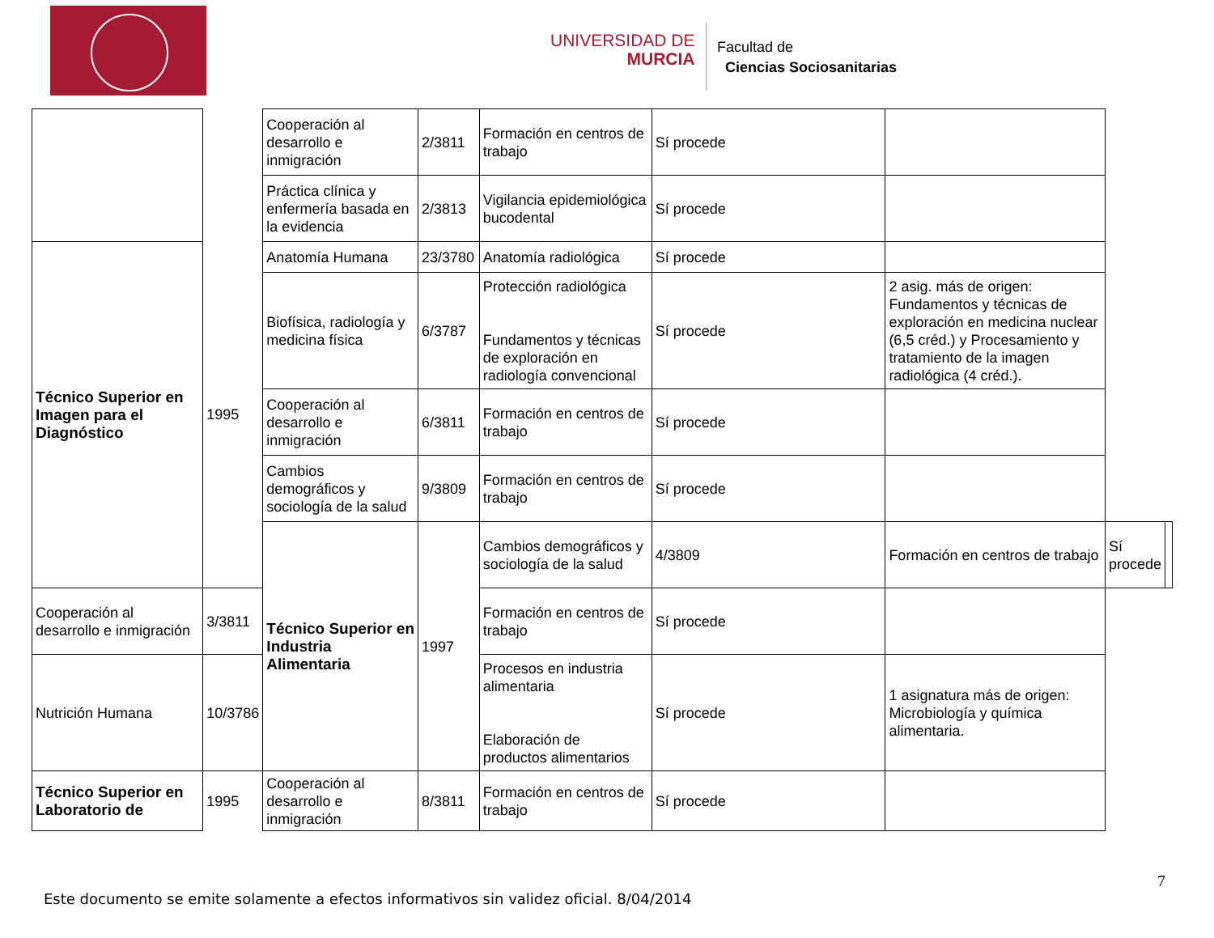UNIVERSIDAD DE
MURCIA
Facultad de
Ciencias Sociosanitarias
| | | Cooperación al desarrollo e inmigración | 2/3811 | Formación en centros de trabajo | Sí procede | | | |
| | | Práctica clínica y enfermería basada en la evidencia | 2/3813 | Vigilancia epidemiológica bucodental | Sí procede | | | |
| Técnico Superior en Imagen para el Diagnóstico | 1995 | Anatomía Humana | 23/3780 | Anatomía radiológica | Sí procede | | | |
| | | Biofísica, radiología y medicina física | 6/3787 | Protección radiológica Fundamentos y técnicas de exploración en radiología convencional | Sí procede | 2 asig. más de origen: Fundamentos y técnicas de exploración en medicina nuclear (6,5 créd.) y Procesamiento y tratamiento de la imagen radiológica (4 créd.). | | |
| | | Cooperación al desarrollo e inmigración | 6/3811 | Formación en centros de trabajo | Sí procede | | | |
| | | Cambios demográficos y sociología de la salud | 9/3809 | Formación en centros de trabajo | Sí procede | | | |
| | | Técnico Superior en Industria Alimentaria | 1997 | Cambios demográficos y sociología de la salud | 4/3809 | Formación en centros de trabajo | Sí procede | |
| Cooperación al desarrollo e inmigración | 3/3811 | | | Formación en centros de trabajo | Sí procede | | | |
| Nutrición Humana | 10/3786 | | | Procesos en industria alimentaria Elaboración de productos alimentarios | Sí procede | 1 asignatura más de origen: Microbiología y química alimentaria. | | |
| Técnico Superior en Laboratorio de | 1995 | Cooperación al desarrollo e inmigración | 8/3811 | Formación en centros de trabajo | Sí procede | | | |
7
Este documento se emite solamente a efectos informativos sin validez oficial. 8/04/2014